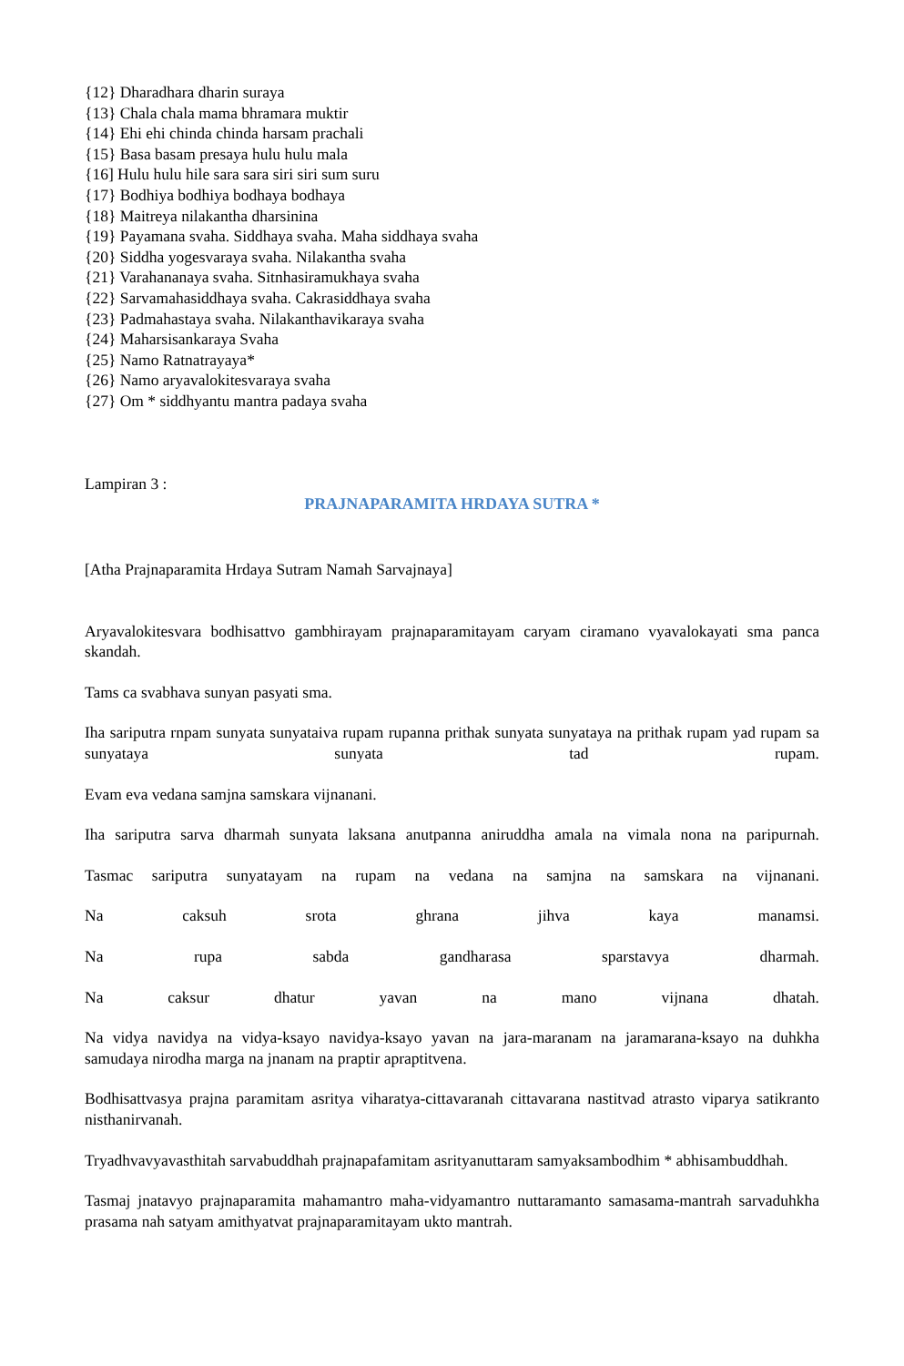{12} Dharadhara dharin suraya
{13} Chala chala mama bhramara muktir
{14} Ehi ehi chinda chinda harsam prachali
{15} Basa basam presaya hulu hulu mala
{16] Hulu hulu hile sara sara siri siri sum suru
{17} Bodhiya bodhiya bodhaya bodhaya
{18} Maitreya nilakantha dharsinina
{19} Payamana svaha. Siddhaya svaha. Maha siddhaya svaha
{20} Siddha yogesvaraya svaha. Nilakantha svaha
{21} Varahananaya svaha. Sitnhasiramukhaya svaha
{22} Sarvamahasiddhaya svaha. Cakrasiddhaya svaha
{23} Padmahastaya svaha. Nilakanthavikaraya svaha
{24} Maharsisankaraya Svaha
{25} Namo Ratnatrayaya*
{26} Namo aryavalokitesvaraya svaha
{27} Om * siddhyantu mantra padaya svaha
Lampiran 3 :
PRAJNAPARAMITA HRDAYA SUTRA *
[Atha Prajnaparamita Hrdaya Sutram Namah Sarvajnaya]
Aryavalokitesvara bodhisattvo gambhirayam prajnaparamitayam caryam ciramano vyavalokayati sma panca skandah.
Tams ca svabhava sunyan pasyati sma.
Iha sariputra rnpam sunyata sunyataiva rupam rupanna prithak sunyata sunyataya na prithak rupam yad rupam sa sunyataya sunyata tad rupam.
Evam eva vedana samjna samskara vijnanani.
Iha sariputra sarva dharmah sunyata laksana anutpanna aniruddha amala na vimala nona na paripurnah.
Tasmac sariputra sunyatayam na rupam na vedana na samjna na samskara na vijnanani.
Na caksuh srota ghrana jihva kaya manamsi.
Na rupa sabda gandharasa sparstavya dharmah.
Na caksur dhatur yavan na mano vijnana dhatah.
Na vidya navidya na vidya-ksayo navidya-ksayo yavan na jara-maranam na jaramarana-ksayo na duhkha samudaya nirodha marga na jnanam na praptir apraptitvena.
Bodhisattvasya prajna paramitam asritya viharatya-cittavaranah cittavarana nastitvad atrasto viparya satikranto nisthanirvanah.
Tryadhvavyavasthitah sarvabuddhah prajnapafamitam asrityanuttaram samyaksambodhim * abhisambuddhah.
Tasmaj jnatavyo prajnaparamita mahamantro maha-vidyamantro nuttaramanto samasama-mantrah sarvaduhkha prasama nah satyam amithyatvat prajnaparamitayam ukto mantrah.